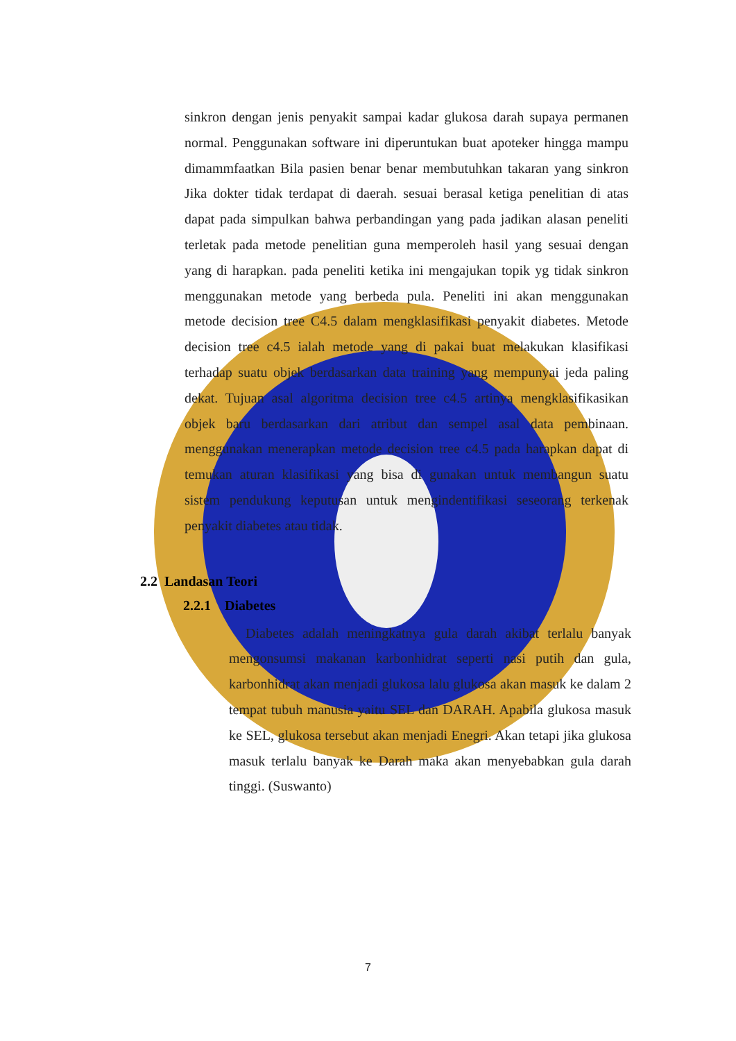sinkron dengan jenis penyakit sampai kadar glukosa darah supaya permanen normal. Penggunakan software ini diperuntukan buat apoteker hingga mampu dimammfaatkan Bila pasien benar benar membutuhkan takaran yang sinkron Jika dokter tidak terdapat di daerah. sesuai berasal ketiga penelitian di atas dapat pada simpulkan bahwa perbandingan yang pada jadikan alasan peneliti terletak pada metode penelitian guna memperoleh hasil yang sesuai dengan yang di harapkan. pada peneliti ketika ini mengajukan topik yg tidak sinkron menggunakan metode yang berbeda pula. Peneliti ini akan menggunakan metode decision tree C4.5 dalam mengklasifikasi penyakit diabetes. Metode decision tree c4.5 ialah metode yang di pakai buat melakukan klasifikasi terhadap suatu objek berdasarkan data training yang mempunyai jeda paling dekat. Tujuan asal algoritma decision tree c4.5 artinya mengklasifikasikan objek baru berdasarkan dari atribut dan sempel asal data pembinaan. menggunakan menerapkan metode decision tree c4.5 pada harapkan dapat di temukan aturan klasifikasi yang bisa di gunakan untuk membangun suatu sistem pendukung keputusan untuk mengindentifikasi seseorang terkenak penyakit diabetes atau tidak.
2.2 Landasan Teori
2.2.1 Diabetes
Diabetes adalah meningkatnya gula darah akibat terlalu banyak mengonsumsi makanan karbonhidrat seperti nasi putih dan gula, karbonhidrat akan menjadi glukosa lalu glukosa akan masuk ke dalam 2 tempat tubuh manusia yaitu SEL dan DARAH. Apabila glukosa masuk ke SEL, glukosa tersebut akan menjadi Enegri. Akan tetapi jika glukosa masuk terlalu banyak ke Darah maka akan menyebabkan gula darah tinggi. (Suswanto)
7